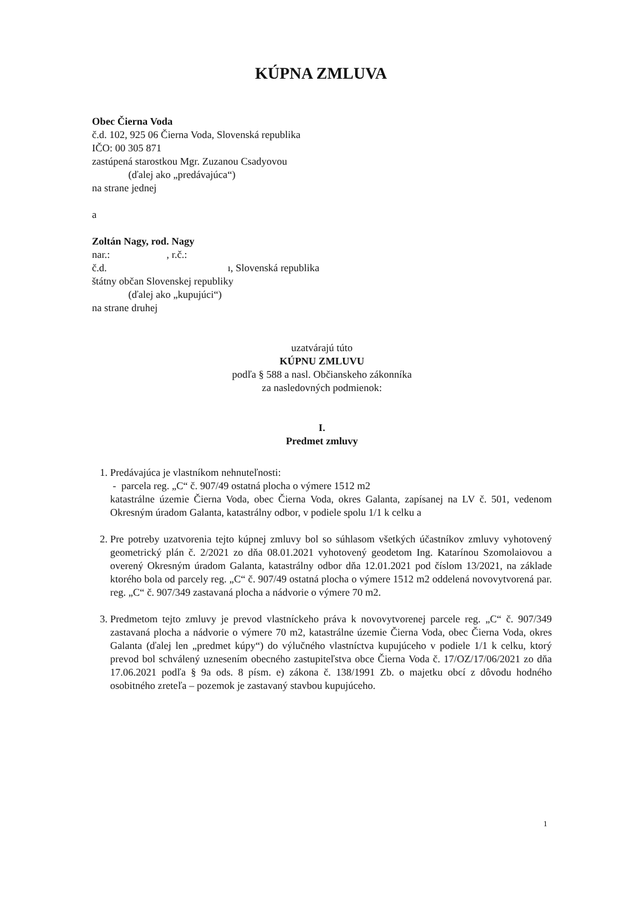KÚPNA ZMLUVA
Obec Čierna Voda
č.d. 102, 925 06 Čierna Voda, Slovenská republika
IČO: 00 305 871
zastúpená starostkou Mgr. Zuzanou Csadyovou
(ďalej ako „predávajúca“)
na strane jednej
a
Zoltán Nagy, rod. Nagy
nar.: , r.č.:
č.d. ı, Slovenská republika
štátny občan Slovenskej republiky
(ďalej ako „kupujúci“)
na strane druhej
uzatvárajú túto
KÚPNU ZMLUVU
podľa § 588 a nasl. Občianskeho zákonníka
za nasledovných podmienok:
I.
Predmet zmluvy
1. Predávajúca je vlastníkom nehnuteľnosti:
- parcela reg. „C“ č. 907/49 ostatná plocha o výmere 1512 m2
katastrálne územie Čierna Voda, obec Čierna Voda, okres Galanta, zapísanej na LV č. 501, vedenom Okresným úradom Galanta, katastrálny odbor, v podiele spolu 1/1 k celku a
2. Pre potreby uzatvorenia tejto kúpnej zmluvy bol so súhlasom všetkých účastníkov zmluvy vyhotovený geometrický plán č. 2/2021 zo dňa 08.01.2021 vyhotovený geodetom Ing. Katarínou Szomolaiovou a overený Okresným úradom Galanta, katastrálny odbor dňa 12.01.2021 pod číslom 13/2021, na základe ktorého bola od parcely reg. „C“ č. 907/49 ostatná plocha o výmere 1512 m2 oddelená novovytvorená par. reg. „C“ č. 907/349 zastavaná plocha a nádvorie o výmere 70 m2.
3. Predmetom tejto zmluvy je prevod vlastníckeho práva k novovytvorenej parcele reg. „C“ č. 907/349 zastavaná plocha a nádvorie o výmere 70 m2, katastrálne územie Čierna Voda, obec Čierna Voda, okres Galanta (ďalej len „predmet kúpy“) do výlučného vlastníctva kupujúceho v podiele 1/1 k celku, ktorý prevod bol schválený uznesením obecného zastupiteľstva obce Čierna Voda č. 17/OZ/17/06/2021 zo dňa 17.06.2021 podľa § 9a ods. 8 písm. e) zákona č. 138/1991 Zb. o majetku obcí z dôvodu hodného osobitného zreteľa – pozemok je zastavaný stavbou kupujúceho.
1